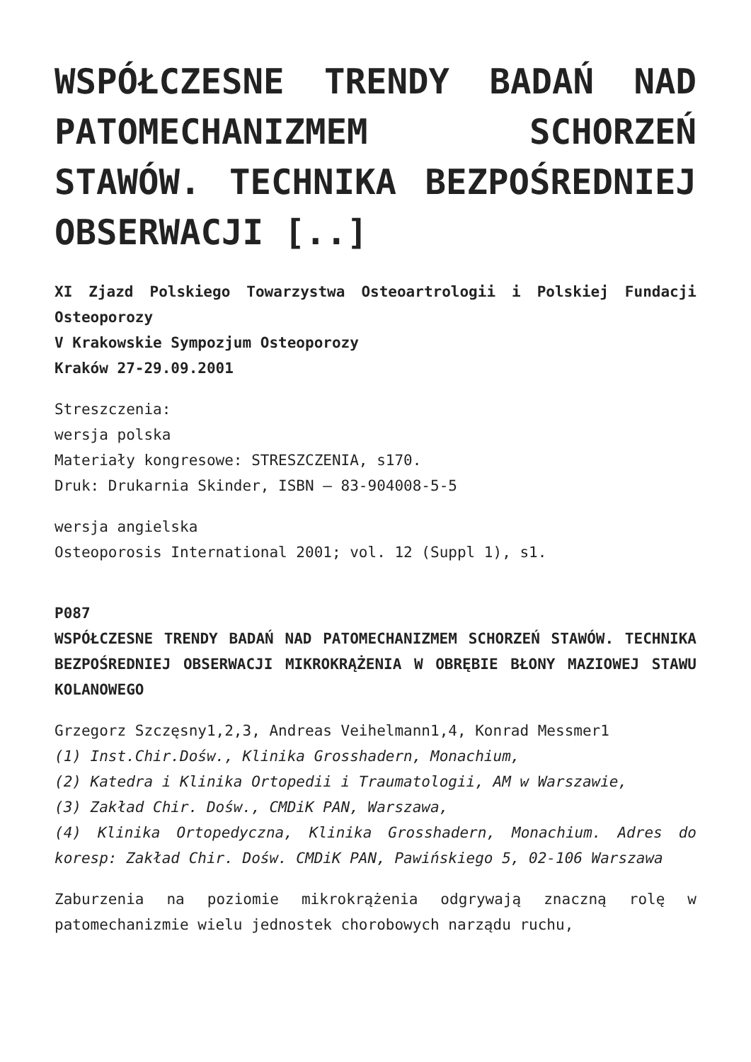WSPÓŁCZESNE TRENDY BADAŃ NAD PATOMECHANIZMEM SCHORZEŃ STAWÓW. TECHNIKA BEZPOŚREDNIEJ OBSERWACJI [..]
XI Zjazd Polskiego Towarzystwa Osteoartrologii i Polskiej Fundacji Osteoporozy
V Krakowskie Sympozjum Osteoporozy
Kraków 27-29.09.2001
Streszczenia:
wersja polska
Materiały kongresowe: STRESZCZENIA, s170.
Druk: Drukarnia Skinder, ISBN – 83-904008-5-5
wersja angielska
Osteoporosis International 2001; vol. 12 (Suppl 1), s1.
P087
WSPÓŁCZESNE TRENDY BADAŃ NAD PATOMECHANIZMEM SCHORZEŃ STAWÓW. TECHNIKA BEZPOŚREDNIEJ OBSERWACJI MIKROKRĄŻENIA W OBRĘBIE BŁONY MAZIOWEJ STAWU KOLANOWEGO
Grzegorz Szczęsny1,2,3, Andreas Veihelmann1,4, Konrad Messmer1
(1) Inst.Chir.Dośw., Klinika Grosshadern, Monachium,
(2) Katedra i Klinika Ortopedii i Traumatologii, AM w Warszawie,
(3) Zakład Chir. Dośw., CMDiK PAN, Warszawa,
(4) Klinika Ortopedyczna, Klinika Grosshadern, Monachium. Adres do koresp: Zakład Chir. Dośw. CMDiK PAN, Pawińskiego 5, 02-106 Warszawa
Zaburzenia na poziomie mikrokrążenia odgrywają znaczną rolę w patomechanizmie wielu jednostek chorobowych narządu ruchu,